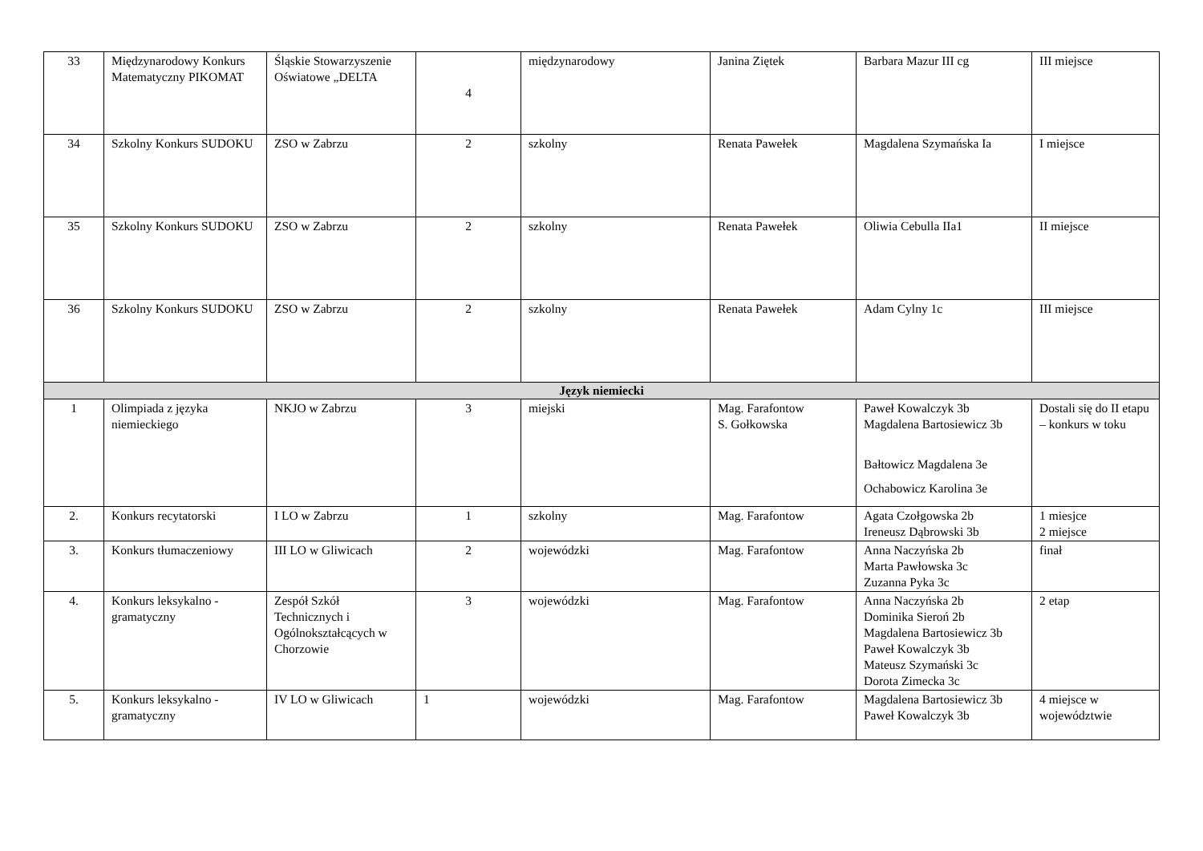| 33 | Międzynarodowy Konkurs Matematyczny PIKOMAT | Śląskie Stowarzyszenie Oświatowe „DELTA | 4 | międzynarodowy | Janina Ziętek | Barbara Mazur III cg | III miejsce |
| 34 | Szkolny Konkurs SUDOKU | ZSO w Zabrzu | 2 | szkolny | Renata Pawełek | Magdalena Szymańska Ia | I miejsce |
| 35 | Szkolny Konkurs SUDOKU | ZSO w Zabrzu | 2 | szkolny | Renata Pawełek | Oliwia Cebulla IIa1 | II miejsce |
| 36 | Szkolny Konkurs SUDOKU | ZSO w Zabrzu | 2 | szkolny | Renata Pawełek | Adam Cylny 1c | III miejsce |
| Język niemiecki | | | | | | | |
| 1 | Olimpiada z języka niemieckiego | NKJO w Zabrzu | 3 | miejski | Mag. Farafontow S. Gołkowska | Paweł Kowalczyk 3b Magdalena Bartosiewicz 3b Bałtowicz Magdalena 3e Ochabowicz Karolina 3e | Dostali się do II etapu – konkurs w toku |
| 2. | Konkurs recytatorski | I LO w Zabrzu | 1 | szkolny | Mag. Farafontow | Agata Czołgowska 2b Ireneusz Dąbrowski 3b | 1 miesjce 2 miejsce |
| 3. | Konkurs tłumaczeniowy | III LO w Gliwicach | 2 | wojewódzki | Mag. Farafontow | Anna Naczyńska 2b Marta Pawłowska 3c Zuzanna Pyka 3c | finał |
| 4. | Konkurs leksykalno - gramatyczny | Zespół Szkół Technicznych i Ogólnokształcących w Chorzowie | 3 | wojewódzki | Mag. Farafontow | Anna Naczyńska 2b Dominika Sieroń 2b Magdalena Bartosiewicz 3b Paweł Kowalczyk 3b Mateusz Szymański 3c Dorota Zimecka 3c | 2 etap |
| 5. | Konkurs leksykalno - gramatyczny | IV LO w Gliwicach | 1 | wojewódzki | Mag. Farafontow | Magdalena Bartosiewicz 3b Paweł Kowalczyk 3b | 4 miejsce w województwie |